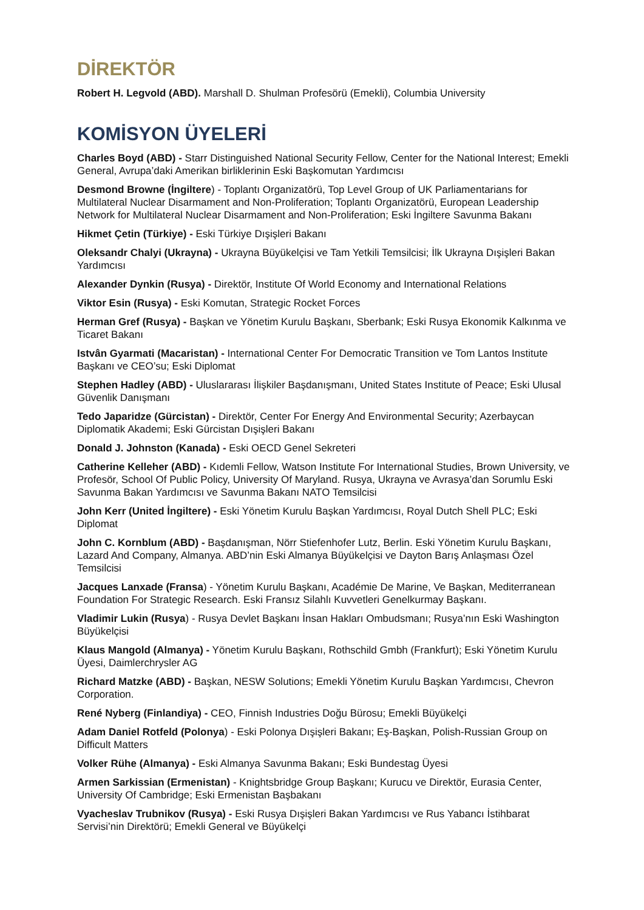DİREKTÖR
Robert H. Legvold (ABD). Marshall D. Shulman Profesörü (Emekli), Columbia University
KOMİSYON ÜYELERİ
Charles Boyd (ABD) - Starr Distinguished National Security Fellow, Center for the National Interest; Emekli General, Avrupa’daki Amerikan birliklerinin Eski Başkomutan Yardımcısı
Desmond Browne (İngiltere) - Toplantı Organizatörü, Top Level Group of UK Parliamentarians for Multilateral Nuclear Disarmament and Non-Proliferation; Toplantı Organizatörü, European Leadership Network for Multilateral Nuclear Disarmament and Non-Proliferation; Eski İngiltere Savunma Bakanı
Hikmet Çetin (Türkiye) - Eski Türkiye Dışişleri Bakanı
Oleksandr Chalyi (Ukrayna) - Ukrayna Büyükelçisi ve Tam Yetkili Temsilcisi; İlk Ukrayna Dışişleri Bakan Yardımcısı
Alexander Dynkin (Rusya) - Direktör, Institute Of World Economy and International Relations
Viktor Esin (Rusya) - Eski Komutan, Strategic Rocket Forces
Herman Gref (Rusya) - Başkan ve Yönetim Kurulu Başkanı, Sberbank; Eski Rusya Ekonomik Kalkınma ve Ticaret Bakanı
Istvân Gyarmati (Macaristan) - International Center For Democratic Transition ve Tom Lantos Institute Başkanı ve CEO’su; Eski Diplomat
Stephen Hadley (ABD) - Uluslararası İlişkiler Başdanışmanı, United States Institute of Peace; Eski Ulusal Güvenlik Danışmanı
Tedo Japaridze (Gürcistan) - Direktör, Center For Energy And Environmental Security; Azerbaycan Diplomatik Akademi; Eski Gürcistan Dışişleri Bakanı
Donald J. Johnston (Kanada) - Eski OECD Genel Sekreteri
Catherine Kelleher (ABD) - Kıdemli Fellow, Watson Institute For International Studies, Brown University, ve Profesör, School Of Public Policy, University Of Maryland. Rusya, Ukrayna ve Avrasya’dan Sorumlu Eski Savunma Bakan Yardımcısı ve Savunma Bakanı NATO Temsilcisi
John Kerr (United İngiltere) - Eski Yönetim Kurulu Başkan Yardımcısı, Royal Dutch Shell PLC; Eski Diplomat
John C. Kornblum (ABD) - Başdanışman, Nörr Stiefenhofer Lutz, Berlin. Eski Yönetim Kurulu Başkanı, Lazard And Company, Almanya. ABD’nin Eski Almanya Büyükelçisi ve Dayton Barış Anlaşması Özel Temsilcisi
Jacques Lanxade (Fransa) - Yönetim Kurulu Başkanı, Académie De Marine, Ve Başkan, Mediterranean Foundation For Strategic Research. Eski Fransız Silahlı Kuvvetleri Genelkurmay Başkanı.
Vladimir Lukin (Rusya) - Rusya Devlet Başkanı İnsan Hakları Ombudsmanı; Rusya’nın Eski Washington Büyükelçisi
Klaus Mangold (Almanya) - Yönetim Kurulu Başkanı, Rothschild Gmbh (Frankfurt); Eski Yönetim Kurulu Üyesi, Daimlerchrysler AG
Richard Matzke (ABD) - Başkan, NESW Solutions; Emekli Yönetim Kurulu Başkan Yardımcısı, Chevron Corporation.
René Nyberg (Finlandiya) - CEO, Finnish Industries Doğu Bürosu; Emekli Büyükelçi
Adam Daniel Rotfeld (Polonya) - Eski Polonya Dışişleri Bakanı; Eş-Başkan, Polish-Russian Group on Difficult Matters
Volker Rühe (Almanya) - Eski Almanya Savunma Bakanı; Eski Bundestag Üyesi
Armen Sarkissian (Ermenistan) - Knightsbridge Group Başkanı; Kurucu ve Direktör, Eurasia Center, University Of Cambridge; Eski Ermenistan Başbakanı
Vyacheslav Trubnikov (Rusya) - Eski Rusya Dışişleri Bakan Yardımcısı ve Rus Yabancı İstihbarat Servisi’nin Direktörü; Emekli General ve Büyükelçi